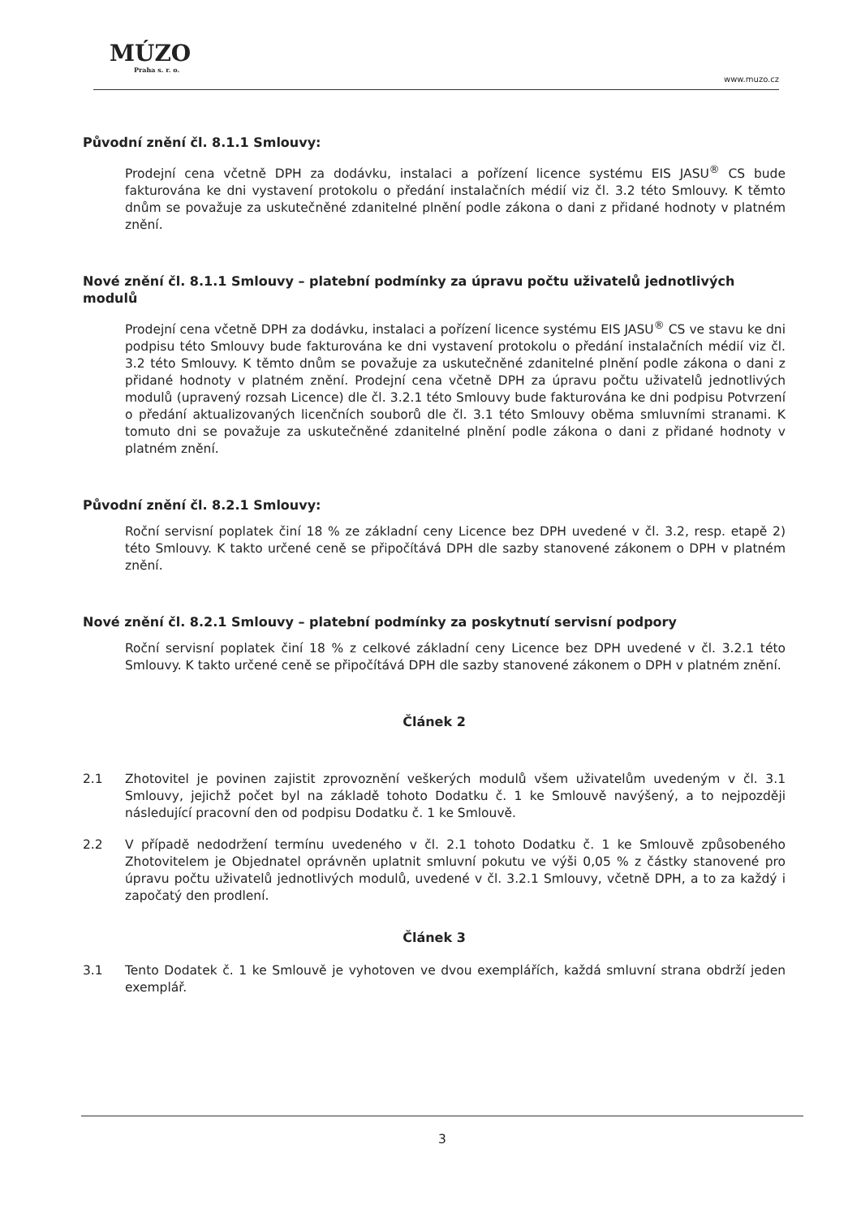MÚZO
Praha s. r. o.
www.muzo.cz
Původní znění čl. 8.1.1 Smlouvy:
Prodejní cena včetně DPH za dodávku, instalaci a pořízení licence systému EIS JASU<sup>®</sup> CS bude fakturována ke dni vystavení protokolu o předání instalačních médií viz čl. 3.2 této Smlouvy. K těmto dnům se považuje za uskutečněné zdanitelné plnění podle zákona o dani z přidané hodnoty v platném znění.
Nové znění čl. 8.1.1 Smlouvy – platební podmínky za úpravu počtu uživatelů jednotlivých modulů
Prodejní cena včetně DPH za dodávku, instalaci a pořízení licence systému EIS JASU<sup>®</sup> CS ve stavu ke dni podpisu této Smlouvy bude fakturována ke dni vystavení protokolu o předání instalačních médií viz čl. 3.2 této Smlouvy. K těmto dnům se považuje za uskutečněné zdanitelné plnění podle zákona o dani z přidané hodnoty v platném znění. Prodejní cena včetně DPH za úpravu počtu uživatelů jednotlivých modulů (upravený rozsah Licence) dle čl. 3.2.1 této Smlouvy bude fakturována ke dni podpisu Potvrzení o předání aktualizovaných licenčních souborů dle čl. 3.1 této Smlouvy oběma smluvními stranami. K tomuto dni se považuje za uskutečněné zdanitelné plnění podle zákona o dani z přidané hodnoty v platném znění.
Původní znění čl. 8.2.1 Smlouvy:
Roční servisní poplatek činí 18 % ze základní ceny Licence bez DPH uvedené v čl. 3.2, resp. etapě 2) této Smlouvy. K takto určené ceně se připočítává DPH dle sazby stanovené zákonem o DPH v platném znění.
Nové znění čl. 8.2.1 Smlouvy – platební podmínky za poskytnutí servisní podpory
Roční servisní poplatek činí 18 % z celkové základní ceny Licence bez DPH uvedené v čl. 3.2.1 této Smlouvy. K takto určené ceně se připočítává DPH dle sazby stanovené zákonem o DPH v platném znění.
Článek 2
2.1 Zhotovitel je povinen zajistit zprovoznění veškerých modulů všem uživatelům uvedeným v čl. 3.1 Smlouvy, jejichž počet byl na základě tohoto Dodatku č. 1 ke Smlouvě navýšený, a to nejpozději následující pracovní den od podpisu Dodatku č. 1 ke Smlouvě.
2.2 V případě nedodržení termínu uvedeného v čl. 2.1 tohoto Dodatku č. 1 ke Smlouvě způsobeného Zhotovitelem je Objednatel oprávněn uplatnit smluvní pokutu ve výši 0,05 % z částky stanovené pro úpravu počtu uživatelů jednotlivých modulů, uvedené v čl. 3.2.1 Smlouvy, včetně DPH, a to za každý i započatý den prodlení.
Článek 3
3.1 Tento Dodatek č. 1 ke Smlouvě je vyhotoven ve dvou exemplářích, každá smluvní strana obdrží jeden exemplář.
3